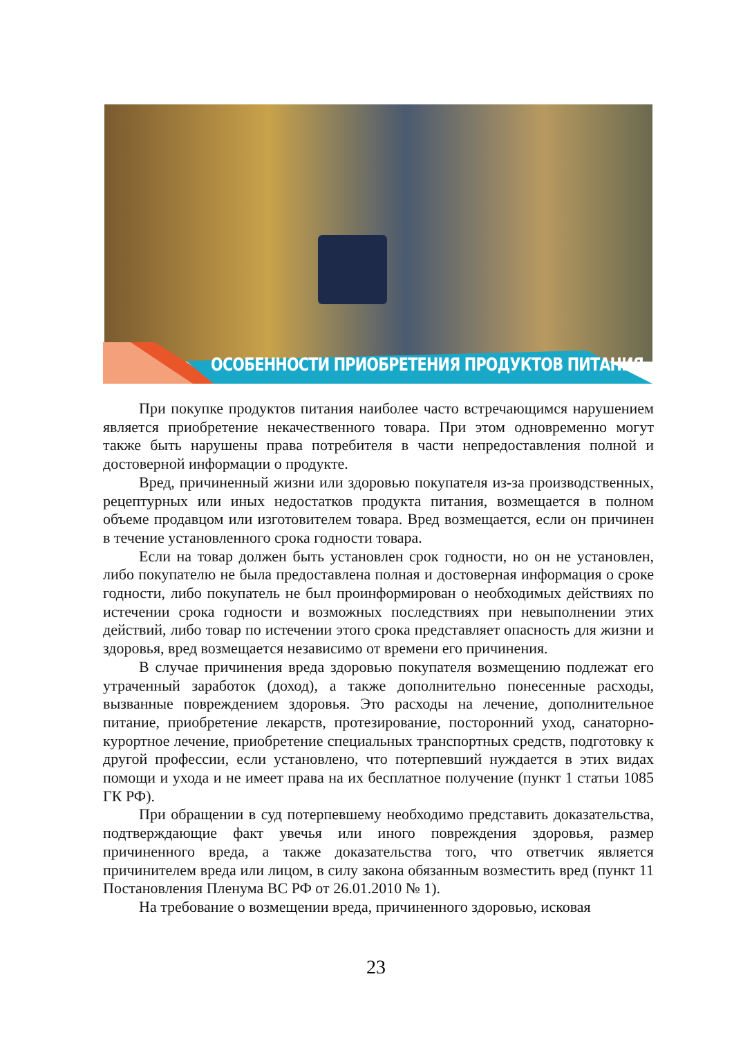ОСОБЕННОСТИ ПРИОБРЕТЕНИЯ ПРОДУКТОВ ПИТАНИЯ
При покупке продуктов питания наиболее часто встречающимся нарушением является приобретение некачественного товара. При этом одновременно могут также быть нарушены права потребителя в части непредоставления полной и достоверной информации о продукте.
Вред, причиненный жизни или здоровью покупателя из-за производственных, рецептурных или иных недостатков продукта питания, возмещается в полном объеме продавцом или изготовителем товара. Вред возмещается, если он причинен в течение установленного срока годности товара.
Если на товар должен быть установлен срок годности, но он не установлен, либо покупателю не была предоставлена полная и достоверная информация о сроке годности, либо покупатель не был проинформирован о необходимых действиях по истечении срока годности и возможных последствиях при невыполнении этих действий, либо товар по истечении этого срока представляет опасность для жизни и здоровья, вред возмещается независимо от времени его причинения.
В случае причинения вреда здоровью покупателя возмещению подлежат его утраченный заработок (доход), а также дополнительно понесенные расходы, вызванные повреждением здоровья. Это расходы на лечение, дополнительное питание, приобретение лекарств, протезирование, посторонний уход, санаторно-курортное лечение, приобретение специальных транспортных средств, подготовку к другой профессии, если установлено, что потерпевший нуждается в этих видах помощи и ухода и не имеет права на их бесплатное получение (пункт 1 статьи 1085 ГК РФ).
При обращении в суд потерпевшему необходимо представить доказательства, подтверждающие факт увечья или иного повреждения здоровья, размер причиненного вреда, а также доказательства того, что ответчик является причинителем вреда или лицом, в силу закона обязанным возместить вред (пункт 11 Постановления Пленума ВС РФ от 26.01.2010 № 1).
На требование о возмещении вреда, причиненного здоровью, исковая
23